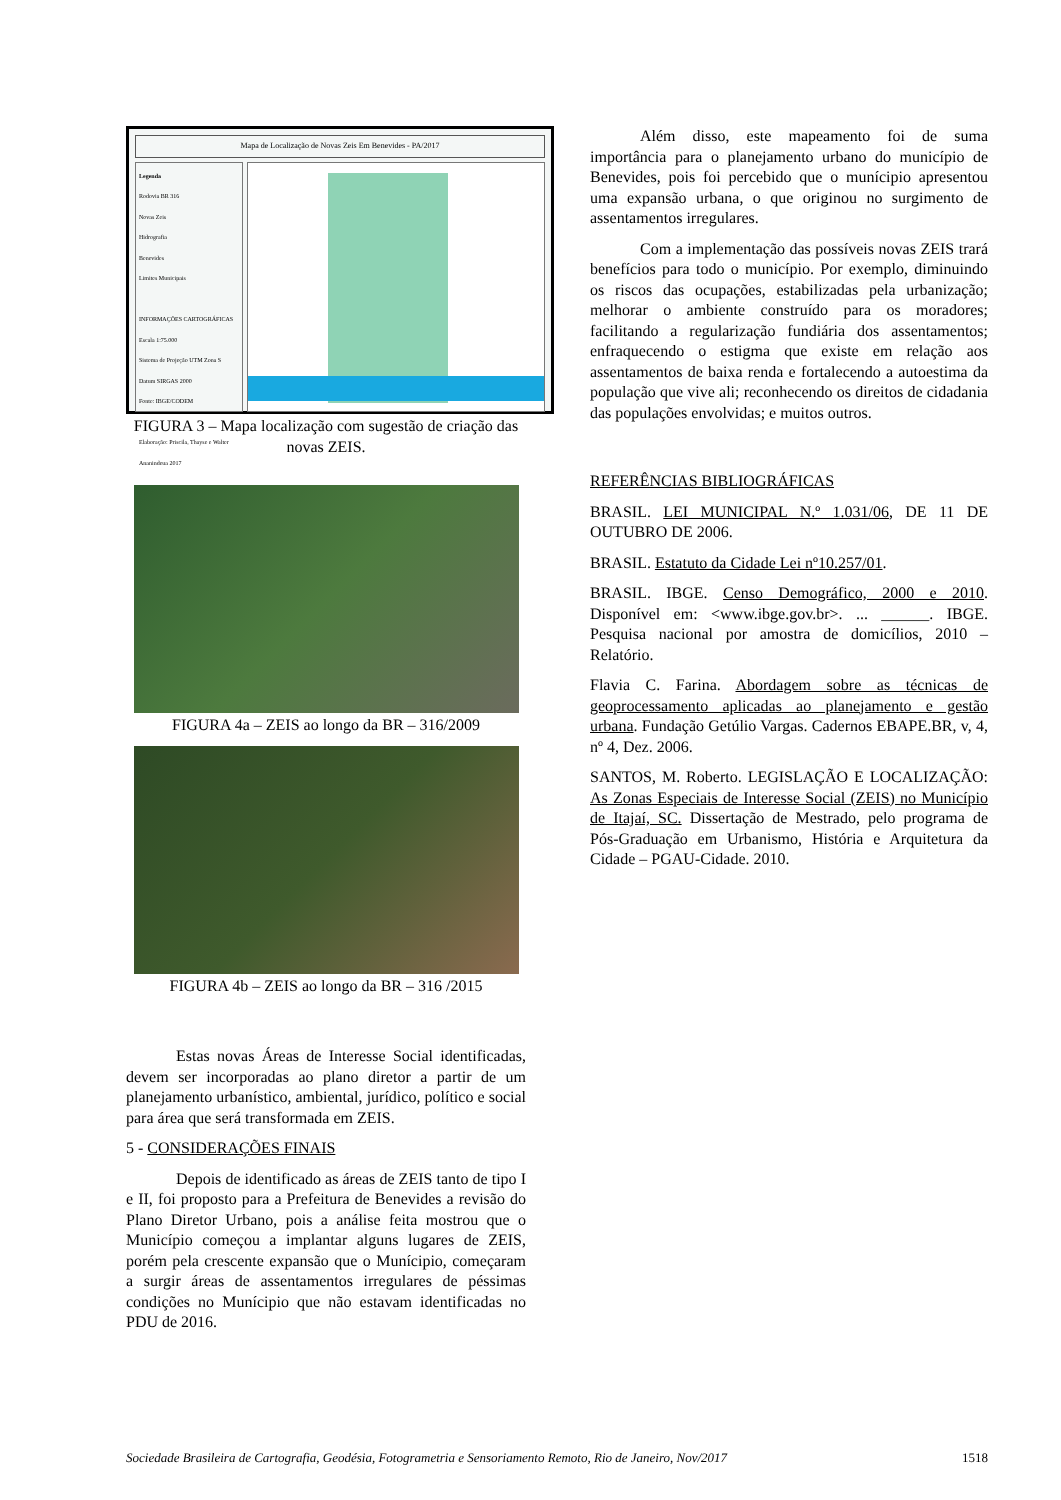Mapa de Localização de Novas Zeis Em Benevides - PA/2017
Legenda
Rodovia BR 316
Novas Zeis
Hidrografia
Benevides
Limites Municipais
INFORMAÇÕES CARTOGRÁFICAS
Escala 1:75.000
Sistema de Projeção UTM Zona S
Datum SIRGAS 2000
Fonte: IBGE/CODEM
Elaboração: Priscila, Thayse e Walter Ananindeua 2017
FIGURA 3 – Mapa localização com sugestão de criação das novas ZEIS.
FIGURA 4a – ZEIS ao longo da BR – 316/2009
FIGURA 4b – ZEIS ao longo da BR – 316 /2015
Estas novas Áreas de Interesse Social identificadas, devem ser incorporadas ao plano diretor a partir de um planejamento urbanístico, ambiental, jurídico, político e social para área que será transformada em ZEIS.
5 - CONSIDERAÇÕES FINAIS
Depois de identificado as áreas de ZEIS tanto de tipo I e II, foi proposto para a Prefeitura de Benevides a revisão do Plano Diretor Urbano, pois a análise feita mostrou que o Município começou a implantar alguns lugares de ZEIS, porém pela crescente expansão que o Munícipio, começaram a surgir áreas de assentamentos irregulares de péssimas condições no Munícipio que não estavam identificadas no PDU de 2016.
Além disso, este mapeamento foi de suma importância para o planejamento urbano do município de Benevides, pois foi percebido que o munícipio apresentou uma expansão urbana, o que originou no surgimento de assentamentos irregulares.
Com a implementação das possíveis novas ZEIS trará benefícios para todo o município. Por exemplo, diminuindo os riscos das ocupações, estabilizadas pela urbanização; melhorar o ambiente construído para os moradores; facilitando a regularização fundiária dos assentamentos; enfraquecendo o estigma que existe em relação aos assentamentos de baixa renda e fortalecendo a autoestima da população que vive ali; reconhecendo os direitos de cidadania das populações envolvidas; e muitos outros.
REFERÊNCIAS BIBLIOGRÁFICAS
BRASIL. LEI MUNICIPAL N.º 1.031/06, DE 11 DE OUTUBRO DE 2006.
BRASIL. Estatuto da Cidade Lei nº10.257/01.
BRASIL. IBGE. Censo Demográfico, 2000 e 2010. Disponível em: <www.ibge.gov.br>. ... ______. IBGE. Pesquisa nacional por amostra de domicílios, 2010 – Relatório.
Flavia C. Farina. Abordagem sobre as técnicas de geoprocessamento aplicadas ao planejamento e gestão urbana. Fundação Getúlio Vargas. Cadernos EBAPE.BR, v, 4, nº 4, Dez. 2006.
SANTOS, M. Roberto. LEGISLAÇÃO E LOCALIZAÇÃO: As Zonas Especiais de Interesse Social (ZEIS) no Município de Itajaí, SC. Dissertação de Mestrado, pelo programa de Pós-Graduação em Urbanismo, História e Arquitetura da Cidade – PGAU-Cidade. 2010.
Sociedade Brasileira de Cartografia, Geodésia, Fotogrametria e Sensoriamento Remoto, Rio de Janeiro, Nov/2017 1518